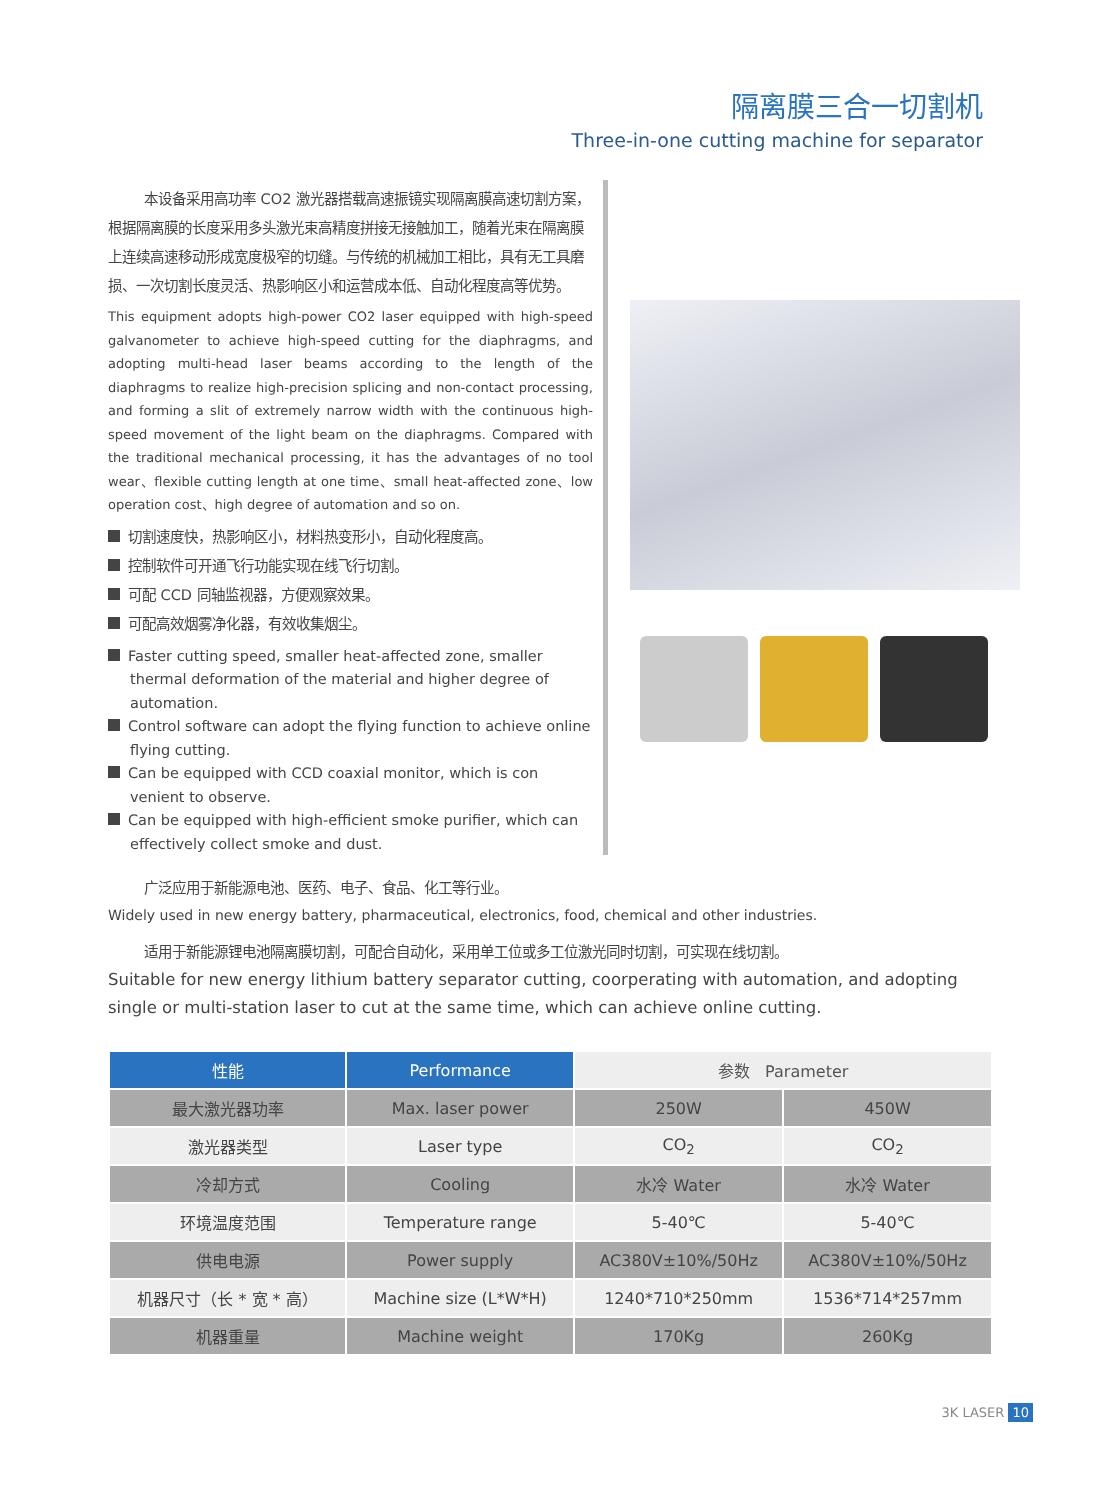隔离膜三合一切割机
Three-in-one cutting machine for separator
本设备采用高功率 CO2 激光器搭载高速振镜实现隔离膜高速切割方案，根据隔离膜的长度采用多头激光束高精度拼接无接触加工，随着光束在隔离膜上连续高速移动形成宽度极窄的切缝。与传统的机械加工相比，具有无工具磨损、一次切割长度灵活、热影响区小和运营成本低、自动化程度高等优势。
This equipment adopts high-power CO2 laser equipped with high-speed galvanometer to achieve high-speed cutting for the diaphragms, and adopting multi-head laser beams according to the length of the diaphragms to realize high-precision splicing and non-contact processing, and forming a slit of extremely narrow width with the continuous high-speed movement of the light beam on the diaphragms. Compared with the traditional mechanical processing, it has the advantages of no tool wear、flexible cutting length at one time、small heat-affected zone、low operation cost、high degree of automation and so on.
切割速度快，热影响区小，材料热变形小，自动化程度高。
控制软件可开通飞行功能实现在线飞行切割。
可配 CCD 同轴监视器，方便观察效果。
可配高效烟雾净化器，有效收集烟尘。
Faster cutting speed, smaller heat-affected zone, smaller thermal deformation of the material and higher degree of automation.
Control software can adopt the flying function to achieve online flying cutting.
Can be equipped with CCD coaxial monitor, which is con venient to observe.
Can be equipped with high-efficient smoke purifier, which can effectively collect smoke and dust.
广泛应用于新能源电池、医药、电子、食品、化工等行业。
Widely used in new energy battery, pharmaceutical, electronics, food, chemical and other industries.
适用于新能源锂电池隔离膜切割，可配合自动化，采用单工位或多工位激光同时切割，可实现在线切割。
Suitable for new energy lithium battery separator cutting, coorperating with automation, and adopting single or multi-station laser to cut at the same time, which can achieve online cutting.
| 性能 | Performance | 参数 Parameter | |
| --- | --- | --- | --- |
| 最大激光器功率 | Max. laser power | 250W | 450W |
| 激光器类型 | Laser type | CO<sub>2</sub> | CO<sub>2</sub> |
| 冷却方式 | Cooling | 水冷 Water | 水冷 Water |
| 环境温度范围 | Temperature range | 5-40℃ | 5-40℃ |
| 供电电源 | Power supply | AC380V±10%/50Hz | AC380V±10%/50Hz |
| 机器尺寸（长 * 宽 * 高） | Machine size (L*W*H) | 1240*710*250mm | 1536*714*257mm |
| 机器重量 | Machine weight | 170Kg | 260Kg |
3K LASER 10